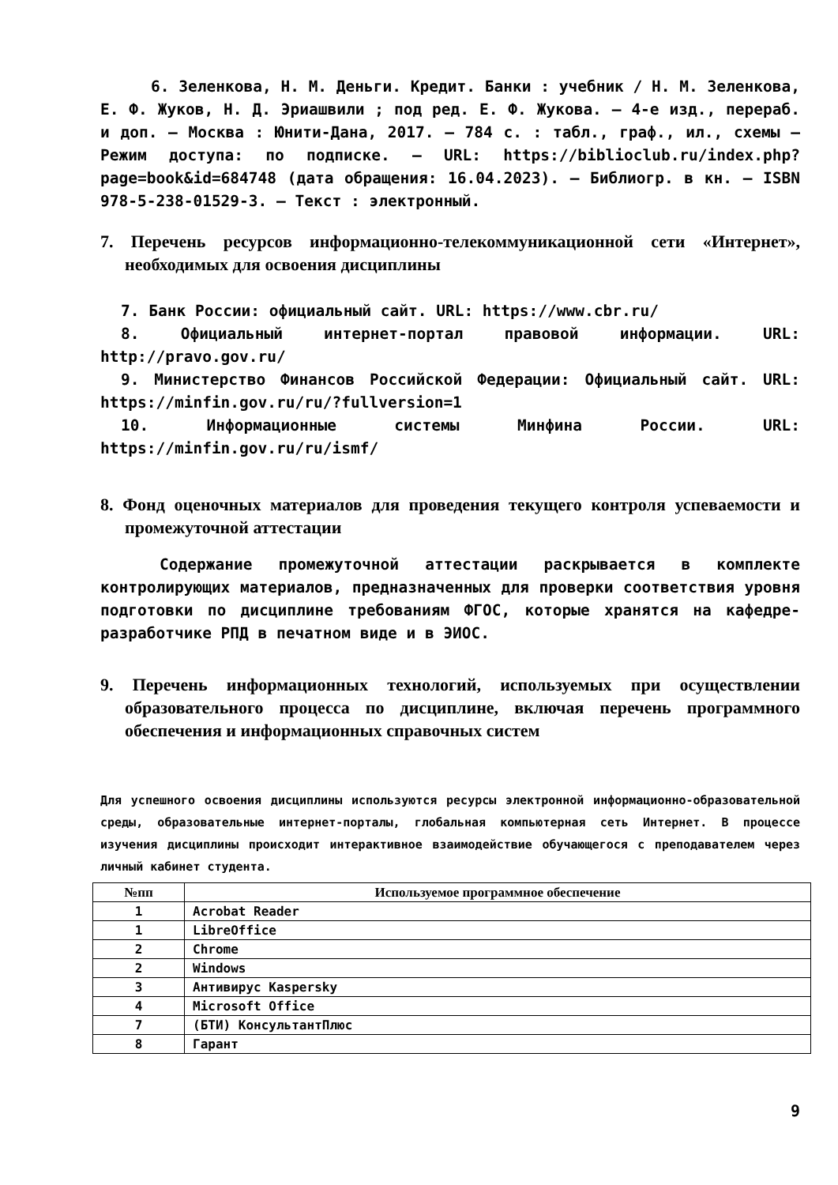6. Зеленкова, Н. М. Деньги. Кредит. Банки : учебник / Н. М. Зеленкова, Е. Ф. Жуков, Н. Д. Эриашвили ; под ред. Е. Ф. Жукова. – 4-е изд., перераб. и доп. – Москва : Юнити-Дана, 2017. – 784 с. : табл., граф., ил., схемы – Режим доступа: по подписке. – URL: https://biblioclub.ru/index.php?page=book&id=684748 (дата обращения: 16.04.2023). – Библиогр. в кн. – ISBN 978-5-238-01529-3. – Текст : электронный.
7. Перечень ресурсов информационно-телекоммуникационной сети «Интернет», необходимых для освоения дисциплины
7. Банк России: официальный сайт. URL: https://www.cbr.ru/
8. Официальный интернет-портал правовой информации. URL: http://pravo.gov.ru/
9. Министерство Финансов Российской Федерации: Официальный сайт. URL: https://minfin.gov.ru/ru/?fullversion=1
10. Информационные системы Минфина России. URL: https://minfin.gov.ru/ru/ismf/
8. Фонд оценочных материалов для проведения текущего контроля успеваемости и промежуточной аттестации
Содержание промежуточной аттестации раскрывается в комплекте контролирующих материалов, предназначенных для проверки соответствия уровня подготовки по дисциплине требованиям ФГОС, которые хранятся на кафедре-разработчике РПД в печатном виде и в ЭИОС.
9. Перечень информационных технологий, используемых при осуществлении образовательного процесса по дисциплине, включая перечень программного обеспечения и информационных справочных систем
Для успешного освоения дисциплины используются ресурсы электронной информационно-образовательной среды, образовательные интернет-порталы, глобальная компьютерная сеть Интернет. В процессе изучения дисциплины происходит интерактивное взаимодействие обучающегося с преподавателем через личный кабинет студента.
| №пп | Используемое программное обеспечение |
| --- | --- |
| 1 | Acrobat Reader |
| 1 | LibreOffice |
| 2 | Chrome |
| 2 | Windows |
| 3 | Антивирус Kaspersky |
| 4 | Microsoft Office |
| 7 | (БТИ) КонсультантПлюс |
| 8 | Гарант |
9